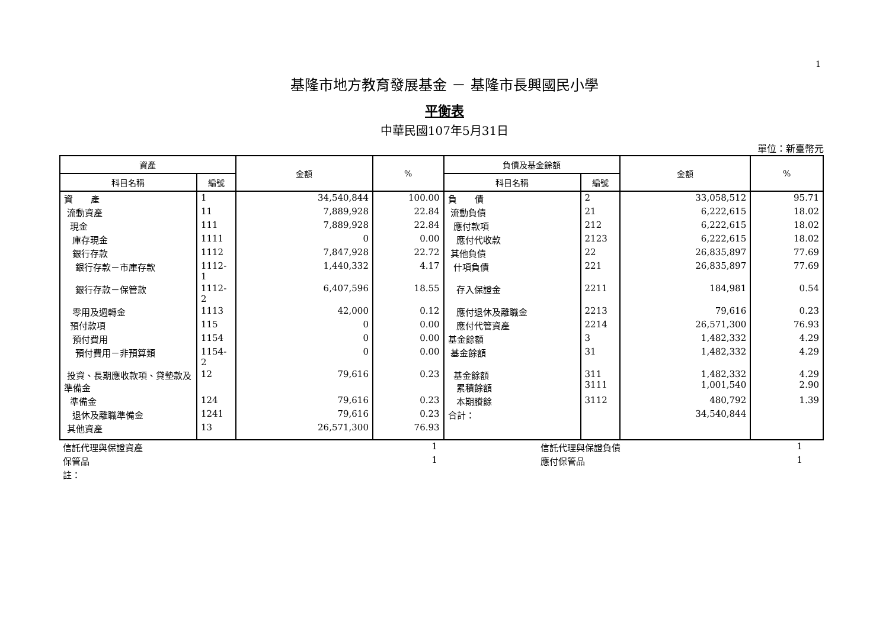1
基隆市地方教育發展基金 － 基隆市長興國民小學
平衡表
中華民國107年5月31日
單位：新臺幣元
| 資產 | | 金額 | % | 負債及基金餘額 | | 金額 | % |
| --- | --- | --- | --- | --- | --- | --- | --- |
| 科目名稱 | 編號 | | | 科目名稱 | 編號 | | |
| 資 產 | 1 | 34,540,844 | 100.00 | 負 債 | 2 | 33,058,512 | 95.71 |
| 流動資產 | 11 | 7,889,928 | 22.84 | 流動負債 | 21 | 6,222,615 | 18.02 |
| 現金 | 111 | 7,889,928 | 22.84 | 應付款項 | 212 | 6,222,615 | 18.02 |
| 庫存現金 | 1111 | 0 | 0.00 | 應付代收款 | 2123 | 6,222,615 | 18.02 |
| 銀行存款 | 1112 | 7,847,928 | 22.72 | 其他負債 | 22 | 26,835,897 | 77.69 |
| 銀行存款－市庫存款 | 1112-1 | 1,440,332 | 4.17 | 什項負債 | 221 | 26,835,897 | 77.69 |
| 銀行存款－保管款 | 1112-2 | 6,407,596 | 18.55 | 存入保證金 | 2211 | 184,981 | 0.54 |
| 零用及週轉金 | 1113 | 42,000 | 0.12 | 應付退休及離職金 | 2213 | 79,616 | 0.23 |
| 預付款項 | 115 | 0 | 0.00 | 應付代管資產 | 2214 | 26,571,300 | 76.93 |
| 預付費用 | 1154 | 0 | 0.00 | 基金餘額 | 3 | 1,482,332 | 4.29 |
| 預付費用－非預算類 | 1154-2 | 0 | 0.00 | 基金餘額 | 31 | 1,482,332 | 4.29 |
| 投資、長期應收款項、貸墊款及準備金 | 12 | 79,616 | 0.23 | 基金餘額 累積餘額 | 311 3111 | 1,482,332 1,001,540 | 4.29 2.90 |
| 準備金 | 124 | 79,616 | 0.23 | 本期賸餘 | 3112 | 480,792 | 1.39 |
| 退休及離職準備金 | 1241 | 79,616 | 0.23 | 合計： | | 34,540,844 | |
| 其他資產 | 13 | 26,571,300 | 76.93 | | | | |
| 信託代理與保證資產 | 1 | | 信託代理與保證負債 | 1 | |
| 保管品 | 1 | | 應付保管品 | 1 | |
| 註： | | | | | |